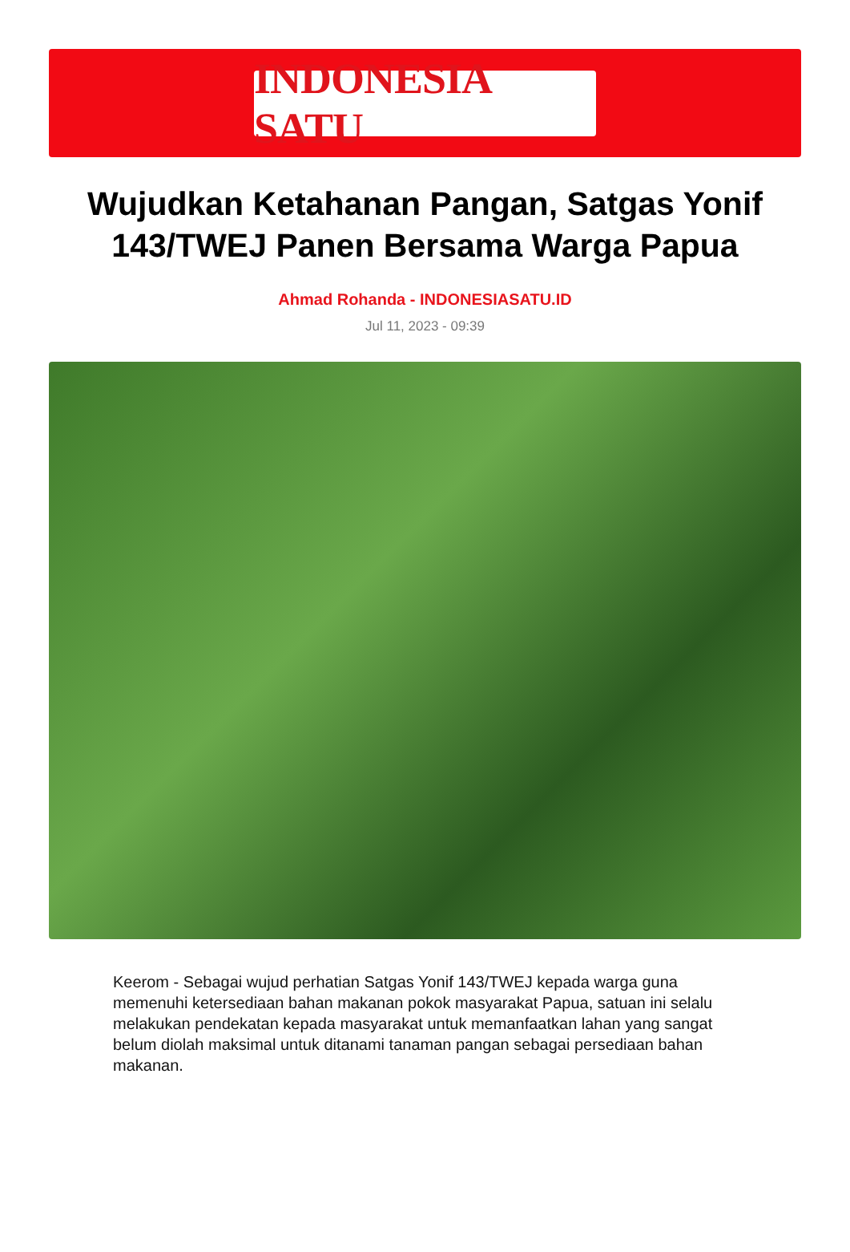INDONESIA SATU
Wujudkan Ketahanan Pangan, Satgas Yonif 143/TWEJ Panen Bersama Warga Papua
Ahmad Rohanda - INDONESIASATU.ID
Jul 11, 2023 - 09:39
Keerom - Sebagai wujud perhatian Satgas Yonif 143/TWEJ kepada warga guna memenuhi ketersediaan bahan makanan pokok masyarakat Papua, satuan ini selalu melakukan pendekatan kepada masyarakat untuk memanfaatkan lahan yang sangat belum diolah maksimal untuk ditanami tanaman pangan sebagai persediaan bahan makanan.